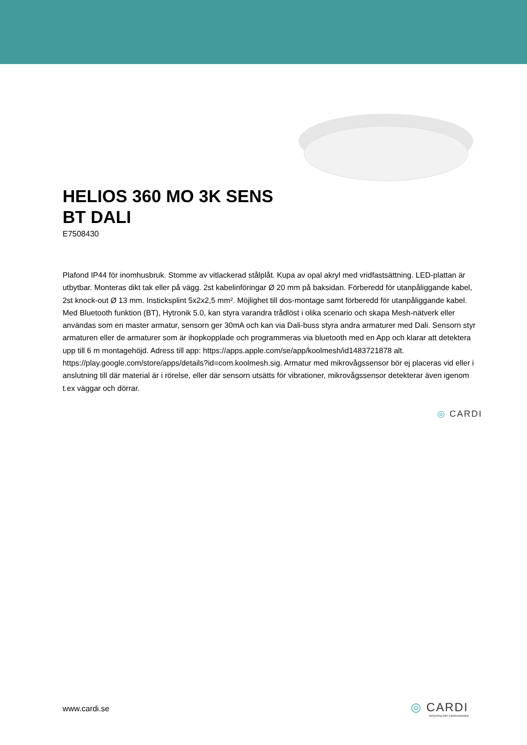HELIOS 360 MO 3K SENS BT DALI
E7508430
Plafond IP44 för inomhusbruk. Stomme av vitlackerad stålplåt. Kupa av opal akryl med vridfastsättning. LED-plattan är utbytbar. Monteras dikt tak eller på vägg. 2st kabelinföringar Ø 20 mm på baksidan. Förberedd för utanpåliggande kabel, 2st knock-out Ø 13 mm. Insticksplint 5x2x2,5 mm². Möjlighet till dos-montage samt förberedd för utanpåliggande kabel. Med Bluetooth funktion (BT), Hytronik 5.0, kan styra varandra trådlöst i olika scenario och skapa Mesh-nätverk eller användas som en master armatur, sensorn ger 30mA och kan via Dali-buss styra andra armaturer med Dali. Sensorn styr armaturen eller de armaturer som är ihopkopplade och programmeras via bluetooth med en App och klarar att detektera upp till 6 m montagehöjd. Adress till app: https://apps.apple.com/se/app/koolmesh/id1483721878 alt. https://play.google.com/store/apps/details?id=com.koolmesh.sig. Armatur med mikrovågssensor bör ej placeras vid eller i anslutning till där material är i rörelse, eller där sensorn utsätts för vibrationer, mikrovågssensor detekterar även igenom t.ex väggar och dörrar.
◎ CARDI
www.cardi.se
◎ CARDI
Belysning från Elektroskandia